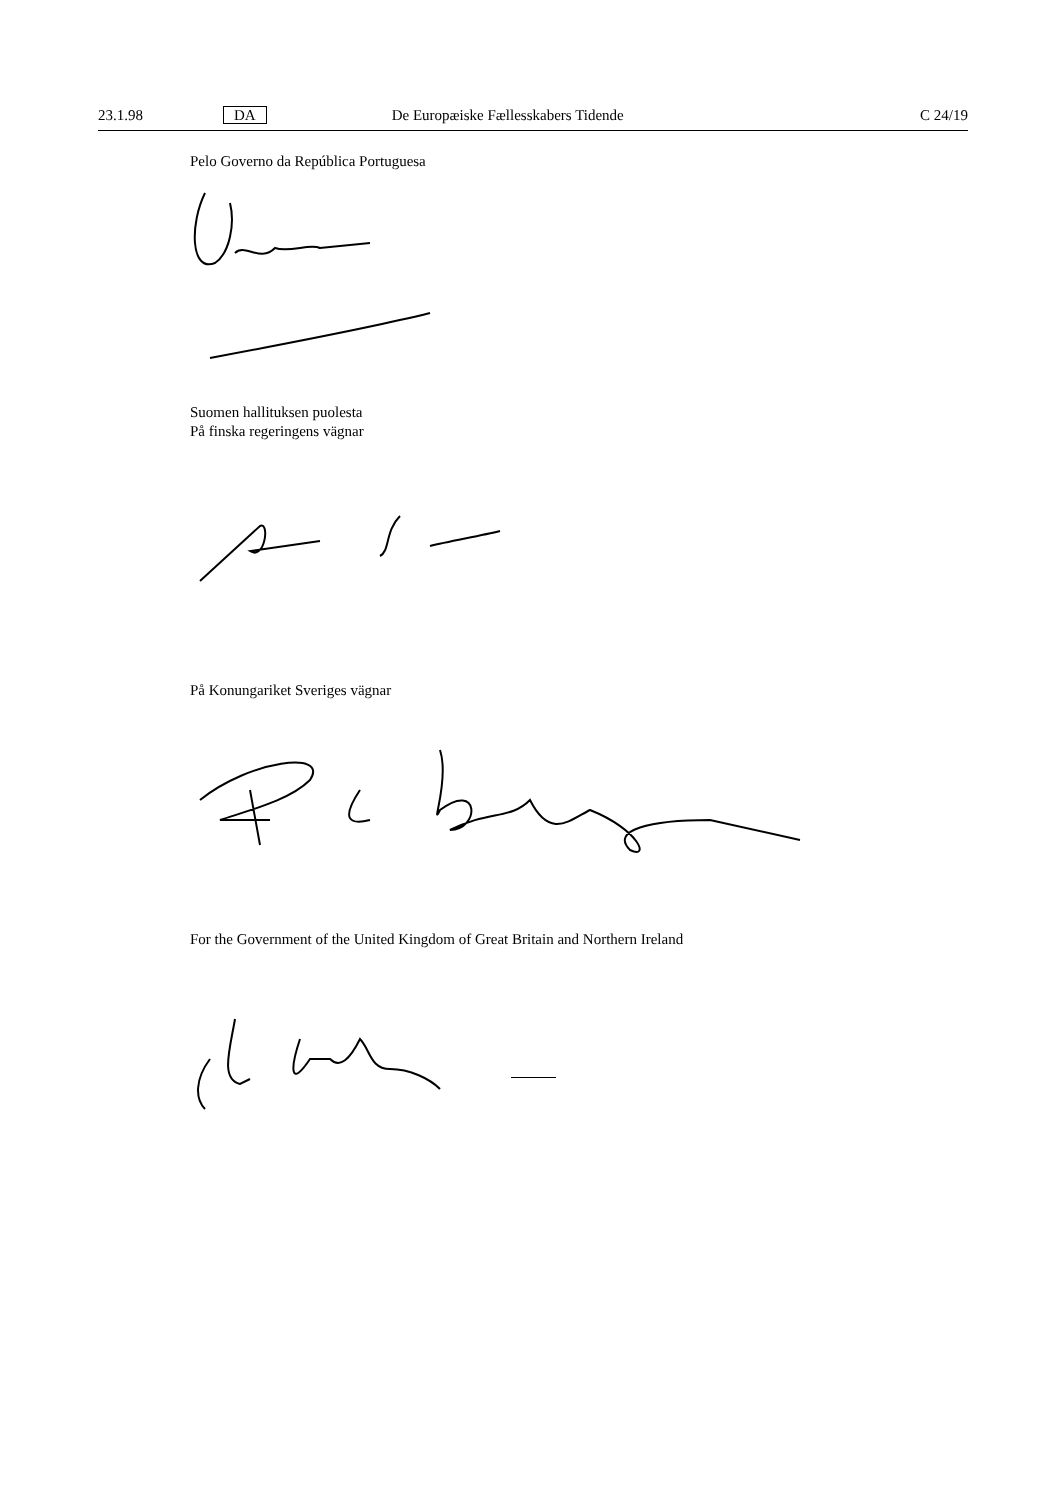23.1.98 DA De Europæiske Fællesskabers Tidende C 24/19
Pelo Governo da República Portuguesa
Suomen hallituksen puolesta
På finska regeringens vägnar
På Konungariket Sveriges vägnar
For the Government of the United Kingdom of Great Britain and Northern Ireland